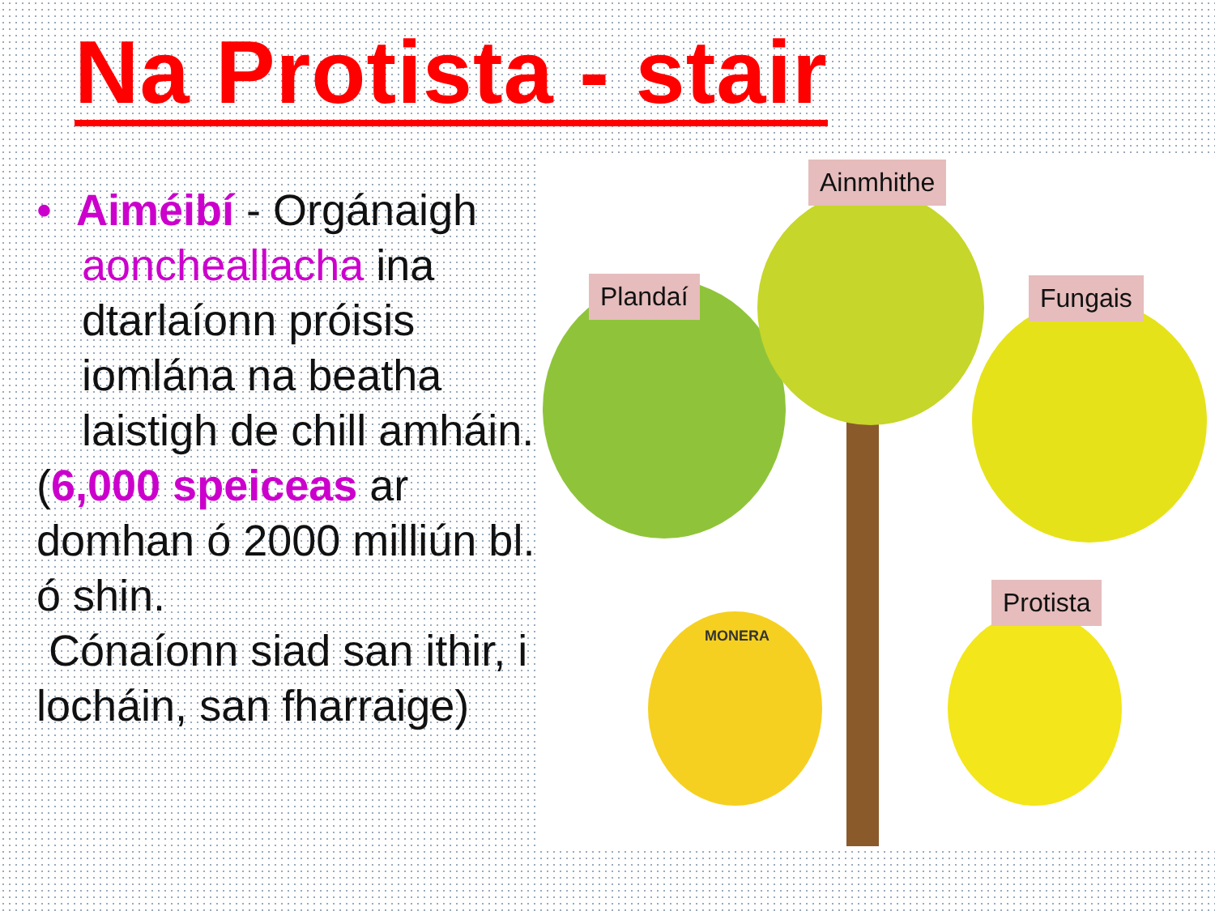Na Protista - stair
• Aiméibí - Orgánaigh aoncheallacha ina dtarlaíonn próisis iomlána na beatha laistigh de chill amháin.
(6,000 speiceas ar domhan ó 2000 milliún bl. ó shin.
Cónaíonn siad san ithir, i locháin, san fharraige)
Ainmhithe
Plandaí Fungais
Protista
MONERA